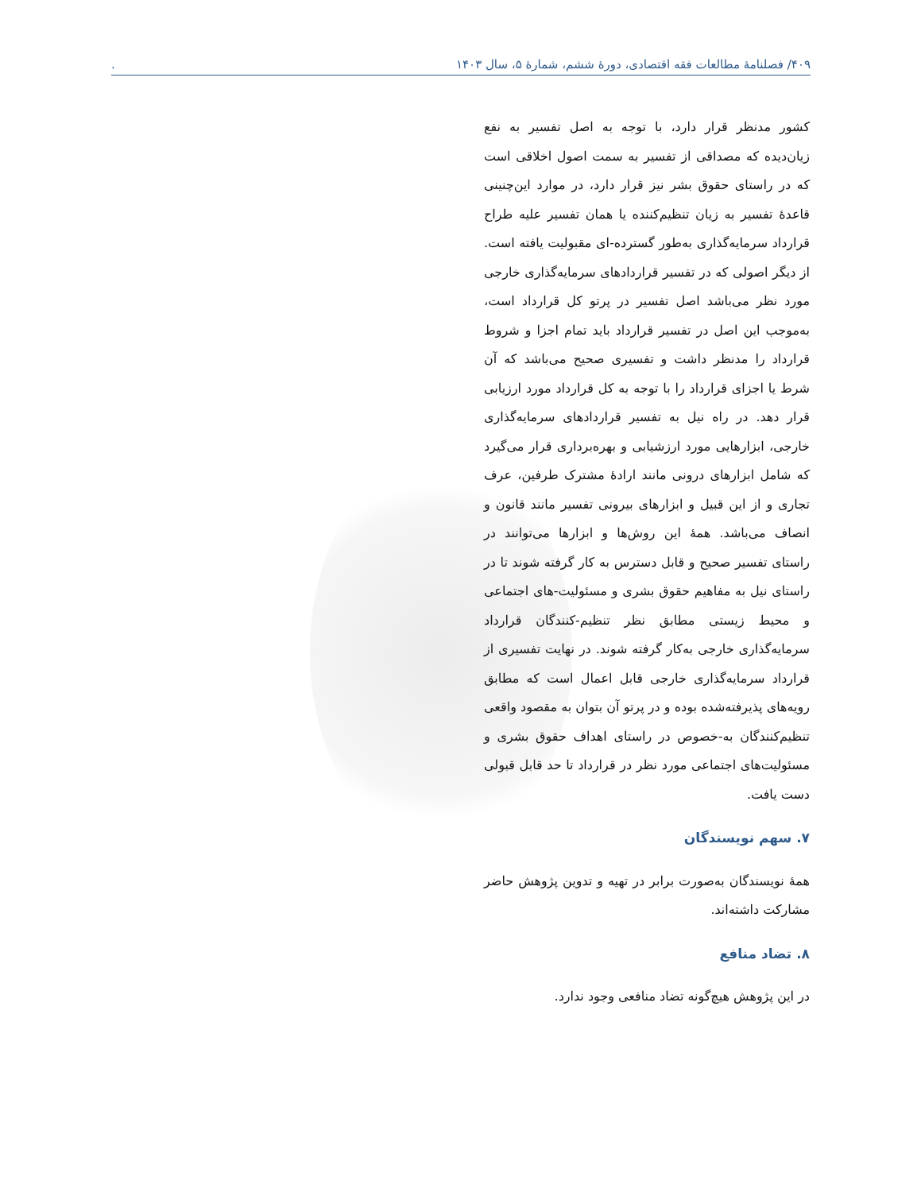۴۰۹/ فصلنامۀ مطالعات فقه اقتصادی، دورۀ ششم، شمارۀ ۵، سال ۱۴۰۳.
کشور مدنظر قرار دارد، با توجه به اصل تفسیر به نفع زیان‌دیده که مصداقی از تفسیر به سمت اصول اخلاقی است که در راستای حقوق بشر نیز قرار دارد، در موارد این‌چنینی قاعدۀ تفسیر به زیان تنظیم‌کننده یا همان تفسیر علیه طراح قرارداد سرمایه‌گذاری به‌طور گسترده-ای مقبولیت یافته است. از دیگر اصولی که در تفسیر قراردادهای سرمایه‌گذاری خارجی مورد نظر می‌باشد اصل تفسیر در پرتو کل قرارداد است، به‌موجب این اصل در تفسیر قرارداد باید تمام اجزا و شروط قرارداد را مدنظر داشت و تفسیری صحیح می‌باشد که آن شرط یا اجزای قرارداد را با توجه به کل قرارداد مورد ارزیابی قرار دهد. در راه نیل به تفسیر قراردادهای سرمایه‌گذاری خارجی، ابزارهایی مورد ارزشیابی و بهره‌برداری قرار می‌گیرد که شامل ابزارهای درونی مانند ارادۀ مشترک طرفین، عرف تجاری و از این قبیل و ابزارهای بیرونی تفسیر مانند قانون و انصاف می‌باشد. همۀ این روش‌ها و ابزارها می‌توانند در راستای تفسیر صحیح و قابل دسترس به کار گرفته شوند تا در راستای نیل به مفاهیم حقوق بشری و مسئولیت-های اجتماعی و محیط زیستی مطابق نظر تنظیم-کنندگان قرارداد سرمایه‌گذاری خارجی به‌کار گرفته شوند. در نهایت تفسیری از قرارداد سرمایه‌گذاری خارجی قابل اعمال است که مطابق رویه‌های پذیرفته‌شده بوده و در پرتو آن بتوان به مقصود واقعی تنظیم‌کنندگان به-خصوص در راستای اهداف حقوق بشری و مسئولیت‌های اجتماعی مورد نظر در قرارداد تا حد قابل قبولی دست یافت.
۷. سهم نویسندگان
همۀ نویسندگان به‌صورت برابر در تهیه و تدوین پژوهش حاضر مشارکت داشته‌اند.
۸. تضاد منافع
در این پژوهش هیچ‌گونه تضاد منافعی وجود ندارد.